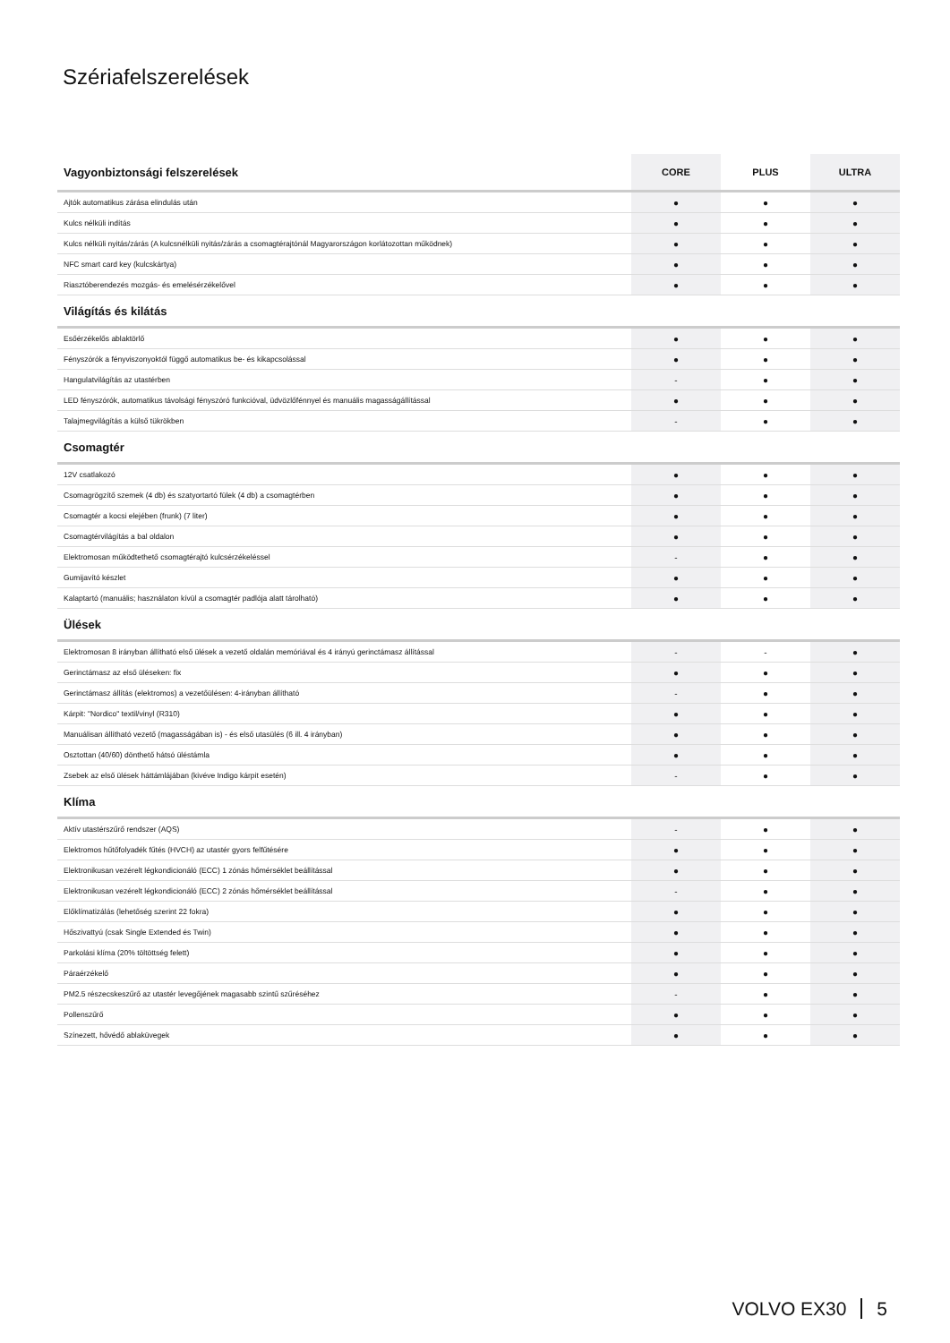Szériafelszerelések
| Vagyonbiztonsági felszerelések | CORE | PLUS | ULTRA |
| --- | --- | --- | --- |
| Ajtók automatikus zárása elindulás után | ● | ● | ● |
| Kulcs nélküli indítás | ● | ● | ● |
| Kulcs nélküli nyitás/zárás (A kulcsnélküli nyitás/zárás a csomagtérajtónál Magyarországon korlátozottan működnek) | ● | ● | ● |
| NFC smart card key (kulcskártya) | ● | ● | ● |
| Riasztóberendezés mozgás- és emelésérzékelővel | ● | ● | ● |
| Világítás és kilátás | | | |
| Esőérzékelős ablaktörlő | ● | ● | ● |
| Fényszórók a fényviszonyoktól függő automatikus be- és kikapcsolással | ● | ● | ● |
| Hangulatvilágítás az utastérben | - | ● | ● |
| LED fényszórók, automatikus távolsági fényszóró funkcióval, üdvözlőfénnyel és manuális magasságállítással | ● | ● | ● |
| Talajmegvilágítás a külső tükrökben | - | ● | ● |
| Csomagtér | | | |
| 12V csatlakozó | ● | ● | ● |
| Csomagrögzítő szemek (4 db) és szatyortartó fülek (4 db) a csomagtérben | ● | ● | ● |
| Csomagtér a kocsi elejében (frunk) (7 liter) | ● | ● | ● |
| Csomagtérvilágítás a bal oldalon | ● | ● | ● |
| Elektromosan működtethető csomagtérajtó kulcsérzékeléssel | - | ● | ● |
| Gumijavító készlet | ● | ● | ● |
| Kalaptartó (manuális; használaton kívül a csomagtér padlója alatt tárolható) | ● | ● | ● |
| Ülések | | | |
| Elektromosan 8 irányban állítható első ülések a vezető oldalán memóriával és 4 irányú gerinctámasz állítással | - | - | ● |
| Gerinctámasz az első üléseken: fix | ● | ● | ● |
| Gerinctámasz állítás (elektromos) a vezetőülésen: 4-irányban állítható | - | ● | ● |
| Kárpit: "Nordico" textil/vinyl (R310) | ● | ● | ● |
| Manuálisan állítható vezető (magasságában is) - és első utasülés (6 ill. 4 irányban) | ● | ● | ● |
| Osztottan (40/60) dönthető hátsó üléstámla | ● | ● | ● |
| Zsebek az első ülések háttámlájában (kivéve Indigo kárpit esetén) | - | ● | ● |
| Klíma | | | |
| Aktív utastérszűrő rendszer (AQS) | - | ● | ● |
| Elektromos hűtőfolyadék fűtés (HVCH) az utastér gyors felfűtésére | ● | ● | ● |
| Elektronikusan vezérelt légkondicionáló (ECC) 1 zónás hőmérséklet beállítással | ● | ● | ● |
| Elektronikusan vezérelt légkondicionáló (ECC) 2 zónás hőmérséklet beállítással | - | ● | ● |
| Előklímatizálás (lehetőség szerint 22 fokra) | ● | ● | ● |
| Hőszivattyú (csak Single Extended és Twin) | ● | ● | ● |
| Parkolási klíma (20% töltöttség felett) | ● | ● | ● |
| Páraérzékelő | ● | ● | ● |
| PM2.5 részecskeszűrő az utastér levegőjének magasabb szintű szűréséhez | - | ● | ● |
| Pollenszűrő | ● | ● | ● |
| Színezett, hővédő ablaküvegek | ● | ● | ● |
VOLVO EX30 5